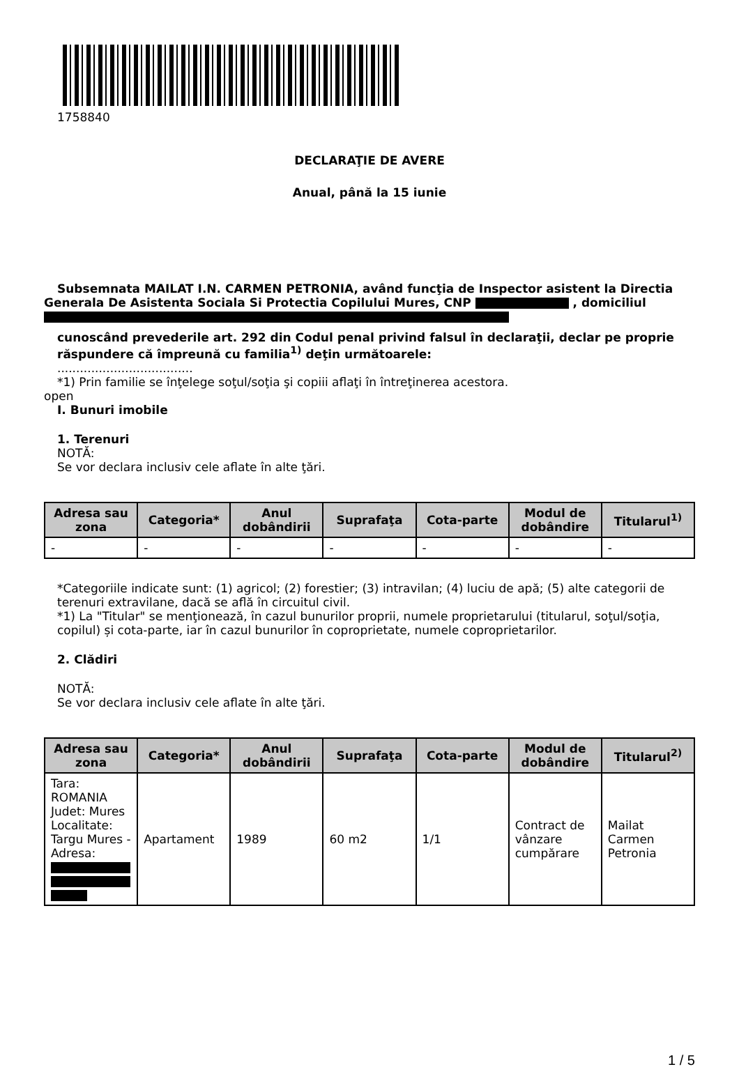1758840
DECLARAŢIE DE AVERE
Anual, până la 15 iunie
Subsemnata MAILAT I.N. CARMEN PETRONIA, având funcţia de Inspector asistent la Directia Generala De Asistenta Sociala Si Protectia Copilului Mures, CNP , domiciliul
cunoscând prevederile art. 292 din Codul penal privind falsul în declaraţii, declar pe proprie răspundere că împreună cu familia<sup>1)</sup> deţin următoarele:
....................................
*1) Prin familie se înţelege soţul/soţia şi copiii aflaţi în întreţinerea acestora.
open
I. Bunuri imobile
1. Terenuri
NOTĂ:
Se vor declara inclusiv cele aflate în alte ţări.
| Adresa sau zona | Categoria* | Anul dobândirii | Suprafaţa | Cota-parte | Modul de dobândire | Titularul<sup>1)</sup> |
| --- | --- | --- | --- | --- | --- | --- |
| - | - | - | - | - | - | - |
*Categoriile indicate sunt: (1) agricol; (2) forestier; (3) intravilan; (4) luciu de apă; (5) alte categorii de terenuri extravilane, dacă se află în circuitul civil.
*1) La "Titular" se menţionează, în cazul bunurilor proprii, numele proprietarului (titularul, soţul/soţia, copilul) și cota-parte, iar în cazul bunurilor în coproprietate, numele coproprietarilor.
2. Clădiri
NOTĂ:
Se vor declara inclusiv cele aflate în alte ţări.
| Adresa sau zona | Categoria* | Anul dobândirii | Suprafaţa | Cota-parte | Modul de dobândire | Titularul<sup>2)</sup> |
| --- | --- | --- | --- | --- | --- | --- |
| Tara: ROMANIA Judet: Mures Localitate: Targu Mures - Adresa: | Apartament | 1989 | 60 m2 | 1/1 | Contract de vânzare cumpărare | Mailat Carmen Petronia |
1 / 5